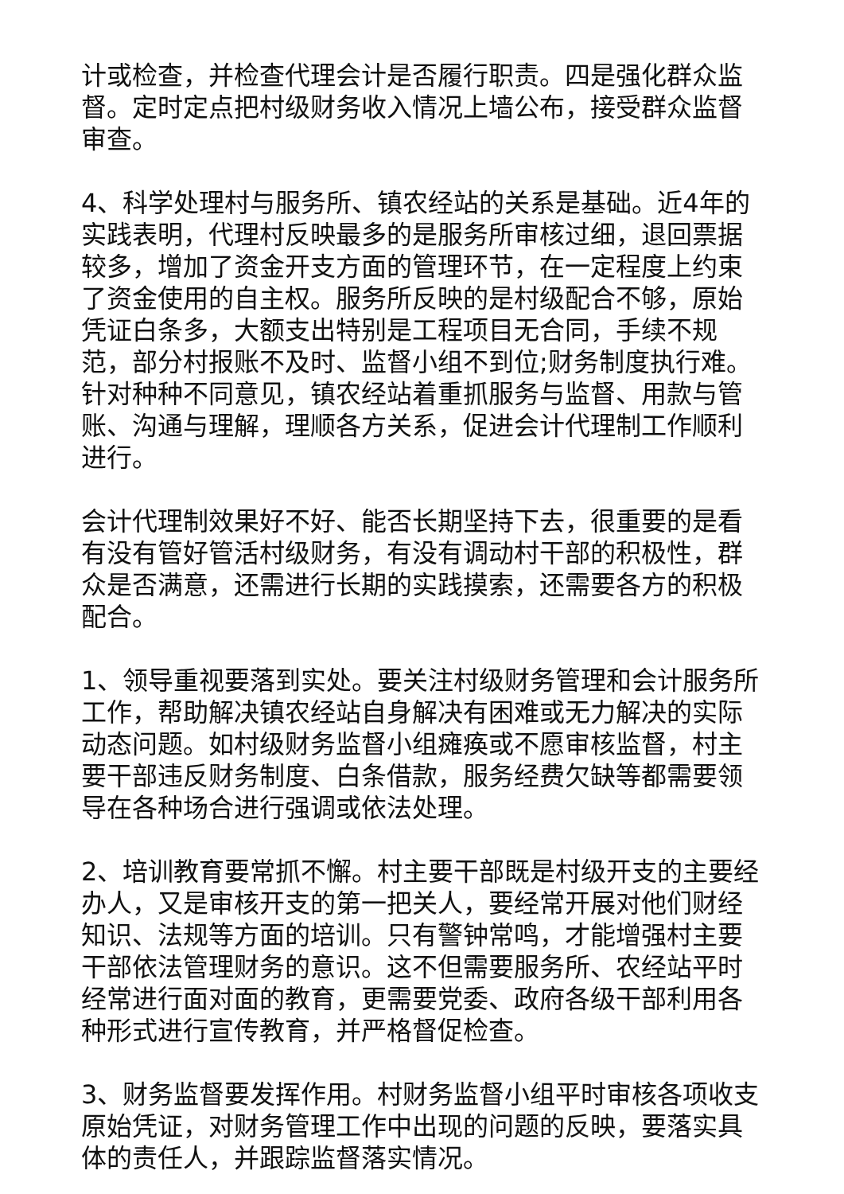计或检查，并检查代理会计是否履行职责。四是强化群众监督。定时定点把村级财务收入情况上墙公布，接受群众监督审查。
4、科学处理村与服务所、镇农经站的关系是基础。近4年的实践表明，代理村反映最多的是服务所审核过细，退回票据较多，增加了资金开支方面的管理环节，在一定程度上约束了资金使用的自主权。服务所反映的是村级配合不够，原始凭证白条多，大额支出特别是工程项目无合同，手续不规范，部分村报账不及时、监督小组不到位;财务制度执行难。针对种种不同意见，镇农经站着重抓服务与监督、用款与管账、沟通与理解，理顺各方关系，促进会计代理制工作顺利进行。
会计代理制效果好不好、能否长期坚持下去，很重要的是看有没有管好管活村级财务，有没有调动村干部的积极性，群众是否满意，还需进行长期的实践摸索，还需要各方的积极配合。
1、领导重视要落到实处。要关注村级财务管理和会计服务所工作，帮助解决镇农经站自身解决有困难或无力解决的实际动态问题。如村级财务监督小组瘫痪或不愿审核监督，村主要干部违反财务制度、白条借款，服务经费欠缺等都需要领导在各种场合进行强调或依法处理。
2、培训教育要常抓不懈。村主要干部既是村级开支的主要经办人，又是审核开支的第一把关人，要经常开展对他们财经知识、法规等方面的培训。只有警钟常鸣，才能增强村主要干部依法管理财务的意识。这不但需要服务所、农经站平时经常进行面对面的教育，更需要党委、政府各级干部利用各种形式进行宣传教育，并严格督促检查。
3、财务监督要发挥作用。村财务监督小组平时审核各项收支原始凭证，对财务管理工作中出现的问题的反映，要落实具体的责任人，并跟踪监督落实情况。